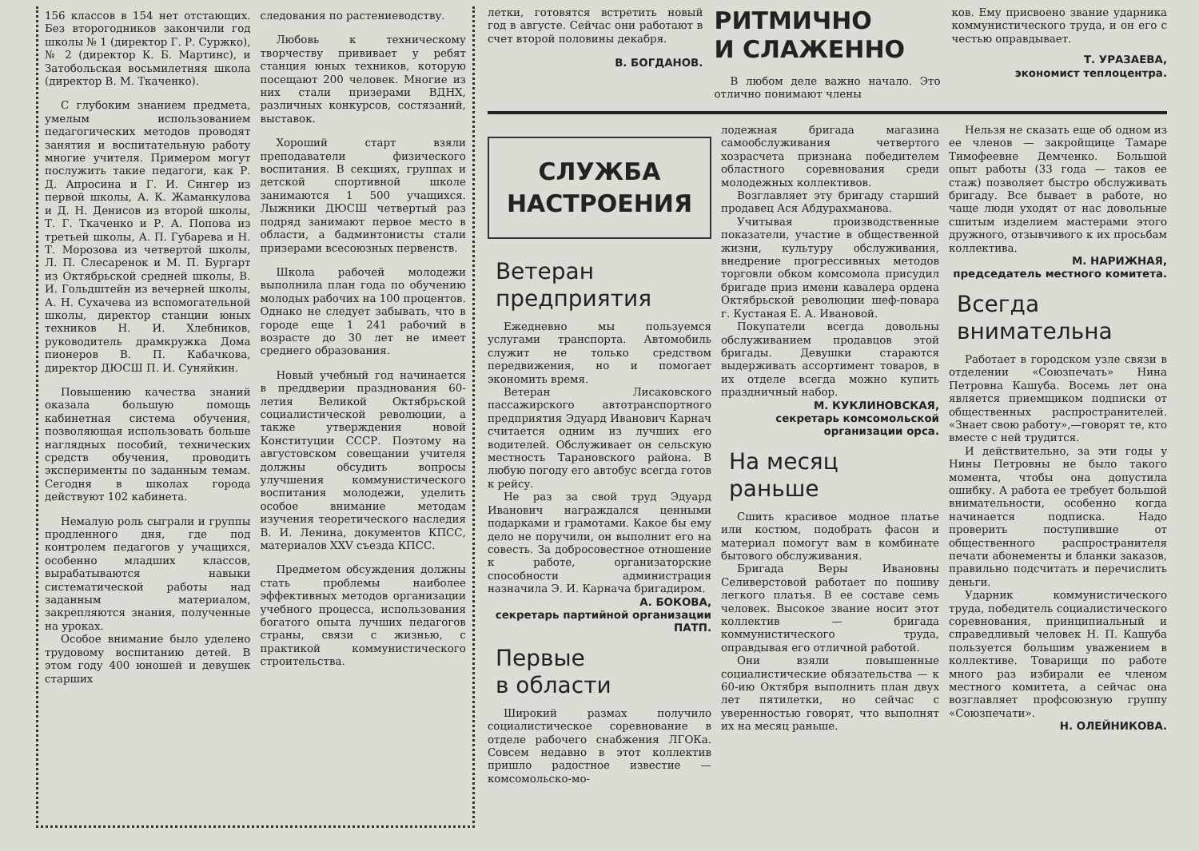156 классов в 154 нет отстающих. Без второгодников закончили год школы № 1 (директор Г. Р. Суржко), № 2 (директор К. Б. Мартинс), и Затобольская восьмилетняя школа (директор В. М. Ткаченко).
С глубоким знанием предмета, умелым использованием педагогических методов проводят занятия и воспитательную работу многие учителя. Примером могут послужить такие педагоги, как Р. Д. Апросина и Г. И. Сингер из первой школы, А. К. Жаманкулова и Д. Н. Денисов из второй школы, Т. Г. Ткаченко и Р. А. Попова из третьей школы, А. П. Губарева и Н. Т. Морозова из четвертой школы, Л. П. Слесаренок и М. П. Бургарт из Октябрьской средней школы, В. И. Гольдштейн из вечерней школы, А. Н. Сухачева из вспомогательной школы, директор станции юных техников Н. И. Хлебников, руководитель драмкружка Дома пионеров В. П. Кабачкова, директор ДЮСШ П. И. Суняйкин.
Повышению качества знаний оказала большую помощь кабинетная система обучения, позволяющая использовать больше наглядных пособий, технических средств обучения, проводить эксперименты по заданным темам. Сегодня в школах города действуют 102 кабинета.
Немалую роль сыграли и группы продленного дня, где под контролем педагогов у учащихся, особенно младших классов, вырабатываются навыки систематической работы над заданным материалом, закрепляются знания, полученные на уроках.
Особое внимание было уделено трудовому воспитанию детей. В этом году 400 юношей и девушек старших
следования по растениеводству.
Любовь к техническому творчеству прививает у ребят станция юных техников, которую посещают 200 человек. Многие из них стали призерами ВДНХ, различных конкурсов, состязаний, выставок.
Хороший старт взяли преподаватели физического воспитания. В секциях, группах и детской спортивной школе занимаются 1 500 учащихся. Лыжники ДЮСШ четвертый раз подряд занимают первое место в области, а бадминтонисты стали призерами всесоюзных первенств.
Школа рабочей молодежи выполнила план года по обучению молодых рабочих на 100 процентов. Однако не следует забывать, что в городе еще 1 241 рабочий в возрасте до 30 лет не имеет среднего образования.
Новый учебный год начинается в преддверии празднования 60-летия Великой Октябрьской социалистической революции, а также утверждения новой Конституции СССР. Поэтому на августовском совещании учителя должны обсудить вопросы улучшения коммунистического воспитания молодежи, уделить особое внимание методам изучения теоретического наследия В. И. Ленина, документов КПСС, материалов XXV съезда КПСС.
Предметом обсуждения должны стать проблемы наиболее эффективных методов организации учебного процесса, использования богатого опыта лучших педагогов страны, связи с жизнью, с практикой коммунистического строительства.
летки, готовятся встретить новый год в августе. Сейчас они работают в счет второй половины декабря.
В. БОГДАНОВ.
РИТМИЧНО
И СЛАЖЕННО
В любом деле важно начало. Это отлично понимают члены
ков. Ему присвоено звание ударника коммунистического труда, и он его с честью оправдывает.
Т. УРАЗАЕВА,
экономист теплоцентра.
СЛУЖБА
НАСТРОЕНИЯ
Ветеран
предприятия
Ежедневно мы пользуемся услугами транспорта. Автомобиль служит не только средством передвижения, но и помогает экономить время.
Ветеран Лисаковского пассажирского автотранспортного предприятия Эдуард Иванович Карнач считается одним из лучших его водителей. Обслуживает он сельскую местность Тарановского района. В любую погоду его автобус всегда готов к рейсу.
Не раз за свой труд Эдуард Иванович награждался ценными подарками и грамотами. Какое бы ему дело не поручили, он выполнит его на совесть. За добросовестное отношение к работе, организаторские способности администрация назначила Э. И. Карнача бригадиром.
А. БОКОВА,
секретарь партийной организации ПАТП.
Первые
в области
Широкий размах получило социалистическое соревнование в отделе рабочего снабжения ЛГОКа. Совсем недавно в этот коллектив пришло радостное известие — комсомольско-мо-
лодежная бригада магазина самообслуживания четвертого хозрасчета признана победителем областного соревнования среди молодежных коллективов.
Возглавляет эту бригаду старший продавец Ася Абдурахманова.
Учитывая производственные показатели, участие в общественной жизни, культуру обслуживания, внедрение прогрессивных методов торговли обком комсомола присудил бригаде приз имени кавалера ордена Октябрьской революции шеф-повара г. Кустаная Е. А. Ивановой.
Покупатели всегда довольны обслуживанием продавцов этой бригады. Девушки стараются выдерживать ассортимент товаров, в их отделе всегда можно купить праздничный набор.
М. КУКЛИНОВСКАЯ,
секретарь комсомольской организации орса.
На месяц
раньше
Сшить красивое модное платье или костюм, подобрать фасон и материал помогут вам в комбинате бытового обслуживания.
Бригада Веры Ивановны Селиверстовой работает по пошиву легкого платья. В ее составе семь человек. Высокое звание носит этот коллектив — бригада коммунистического труда, оправдывая его отличной работой.
Они взяли повышенные социалистические обязательства — к 60-ию Октября выполнить план двух лет пятилетки, но сейчас с уверенностью говорят, что выполнят их на месяц раньше.
Нельзя не сказать еще об одном из ее членов — закройщице Тамаре Тимофеевне Демченко. Большой опыт работы (33 года — таков ее стаж) позволяет быстро обслуживать бригаду. Все бывает в работе, но чаще люди уходят от нас довольные сшитым изделием мастерами этого дружного, отзывчивого к их просьбам коллектива.
М. НАРИЖНАЯ,
председатель местного комитета.
Всегда
внимательна
Работает в городском узле связи в отделении «Союзпечать» Нина Петровна Кашуба. Восемь лет она является приемщиком подписки от общественных распространителей. «Знает свою работу»,—говорят те, кто вместе с ней трудится.
И действительно, за эти годы у Нины Петровны не было такого момента, чтобы она допустила ошибку. А работа ее требует большой внимательности, особенно когда начинается подписка. Надо проверить поступившие от общественного распространителя печати абонементы и бланки заказов, правильно подсчитать и перечислить деньги.
Ударник коммунистического труда, победитель социалистического соревнования, принципиальный и справедливый человек Н. П. Кашуба пользуется большим уважением в коллективе. Товарищи по работе много раз избирали ее членом местного комитета, а сейчас она возглавляет профсоюзную группу «Союзпечати».
Н. ОЛЕЙНИКОВА.